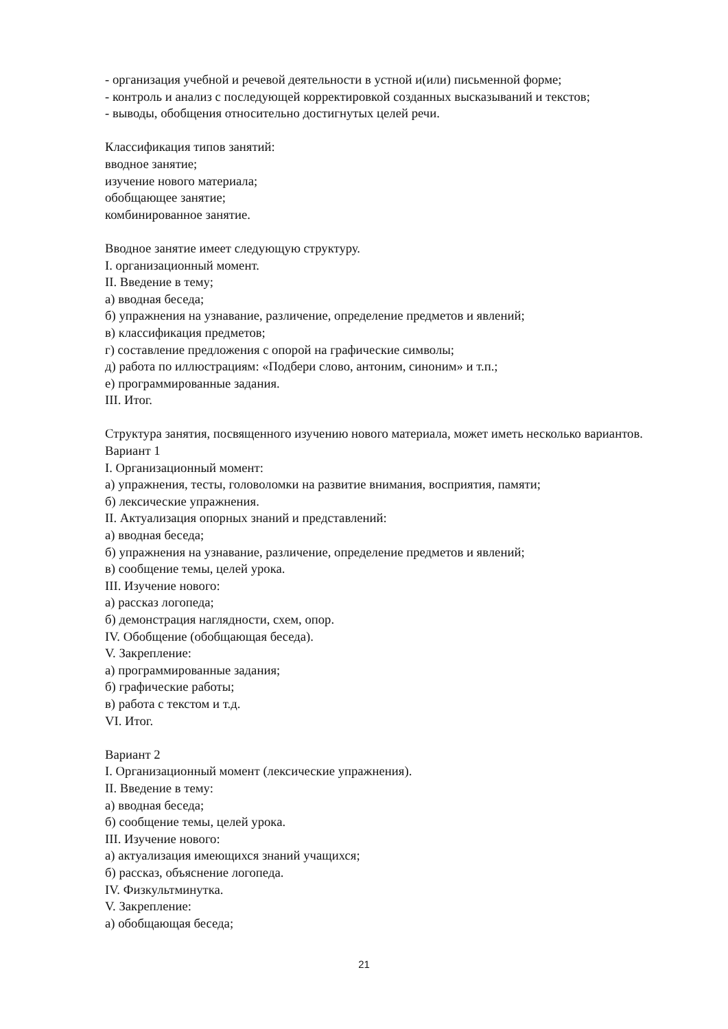- организация учебной и речевой деятельности в устной и(или) письменной форме;
- контроль и анализ с последующей корректировкой созданных высказываний и текстов;
- выводы, обобщения относительно достигнутых целей речи.
Классификация типов занятий:
вводное занятие;
изучение нового материала;
обобщающее занятие;
комбинированное занятие.
Вводное занятие имеет следующую структуру.
I. организационный момент.
II. Введение в тему;
а) вводная беседа;
б) упражнения на узнавание, различение, определение предметов и явлений;
в) классификация предметов;
г) составление предложения с опорой на графические символы;
д) работа по иллюстрациям: «Подбери слово, антоним, синоним» и т.п.;
е) программированные задания.
III. Итог.
Структура занятия, посвященного изучению нового материала, может иметь несколько вариантов.
Вариант 1
I. Организационный момент:
а) упражнения, тесты, головоломки на развитие внимания, восприятия, памяти;
б) лексические упражнения.
II. Актуализация опорных знаний и представлений:
а) вводная беседа;
б) упражнения на узнавание, различение, определение предметов и явлений;
в) сообщение темы, целей урока.
III. Изучение нового:
а) рассказ логопеда;
б) демонстрация наглядности, схем, опор.
IV. Обобщение (обобщающая беседа).
V. Закрепление:
а) программированные задания;
б) графические работы;
в) работа с текстом и т.д.
VI. Итог.
Вариант 2
I. Организационный момент (лексические упражнения).
II. Введение в тему:
а) вводная беседа;
б) сообщение темы, целей урока.
III. Изучение нового:
а) актуализация имеющихся знаний учащихся;
б) рассказ, объяснение логопеда.
IV. Физкультминутка.
V. Закрепление:
а) обобщающая беседа;
21